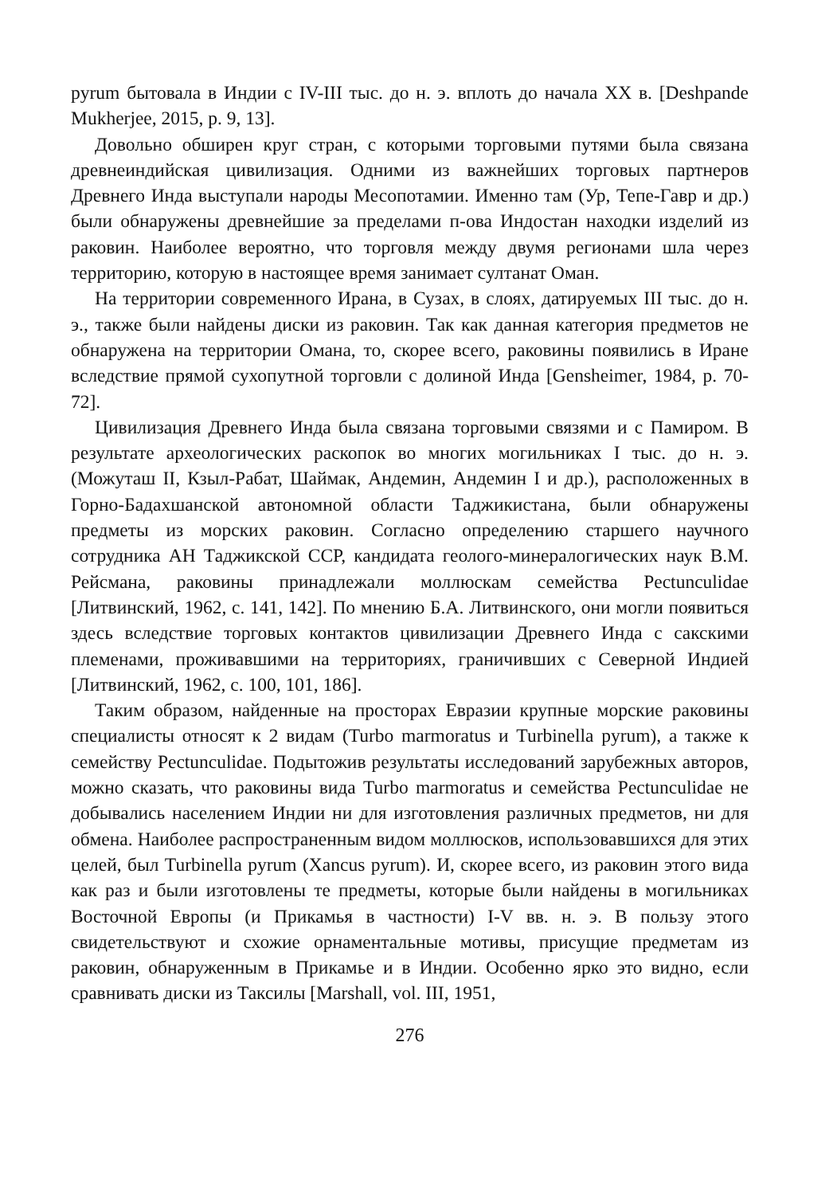pyrum бытовала в Индии с IV-III тыс. до н. э. вплоть до начала XX в. [Deshpande Mukherjee, 2015, p. 9, 13].
Довольно обширен круг стран, с которыми торговыми путями была связана древнеиндийская цивилизация. Одними из важнейших торговых партнеров Древнего Инда выступали народы Месопотамии. Именно там (Ур, Тепе-Гавр и др.) были обнаружены древнейшие за пределами п-ова Индостан находки изделий из раковин. Наиболее вероятно, что торговля между двумя регионами шла через территорию, которую в настоящее время занимает султанат Оман.
На территории современного Ирана, в Сузах, в слоях, датируемых III тыс. до н. э., также были найдены диски из раковин. Так как данная категория предметов не обнаружена на территории Омана, то, скорее всего, раковины появились в Иране вследствие прямой сухопутной торговли с долиной Инда [Gensheimer, 1984, p. 70-72].
Цивилизация Древнего Инда была связана торговыми связями и с Памиром. В результате археологических раскопок во многих могильниках I тыс. до н. э. (Можуташ II, Кзыл-Рабат, Шаймак, Андемин, Андемин I и др.), расположенных в Горно-Бадахшанской автономной области Таджикистана, были обнаружены предметы из морских раковин. Согласно определению старшего научного сотрудника АН Таджикской ССР, кандидата геолого-минералогических наук В.М. Рейсмана, раковины принадлежали моллюскам семейства Pectunculidae [Литвинский, 1962, с. 141, 142]. По мнению Б.А. Литвинского, они могли появиться здесь вследствие торговых контактов цивилизации Древнего Инда с сакскими племенами, проживавшими на территориях, граничивших с Северной Индией [Литвинский, 1962, с. 100, 101, 186].
Таким образом, найденные на просторах Евразии крупные морские раковины специалисты относят к 2 видам (Turbo marmoratus и Turbinella pyrum), а также к семейству Pectunculidae. Подытожив результаты исследований зарубежных авторов, можно сказать, что раковины вида Turbo marmoratus и семейства Pectunculidae не добывались населением Индии ни для изготовления различных предметов, ни для обмена. Наиболее распространенным видом моллюсков, использовавшихся для этих целей, был Turbinella pyrum (Xancus pyrum). И, скорее всего, из раковин этого вида как раз и были изготовлены те предметы, которые были найдены в могильниках Восточной Европы (и Прикамья в частности) I-V вв. н. э. В пользу этого свидетельствуют и схожие орнаментальные мотивы, присущие предметам из раковин, обнаруженным в Прикамье и в Индии. Особенно ярко это видно, если сравнивать диски из Таксилы [Marshall, vol. III, 1951,
276